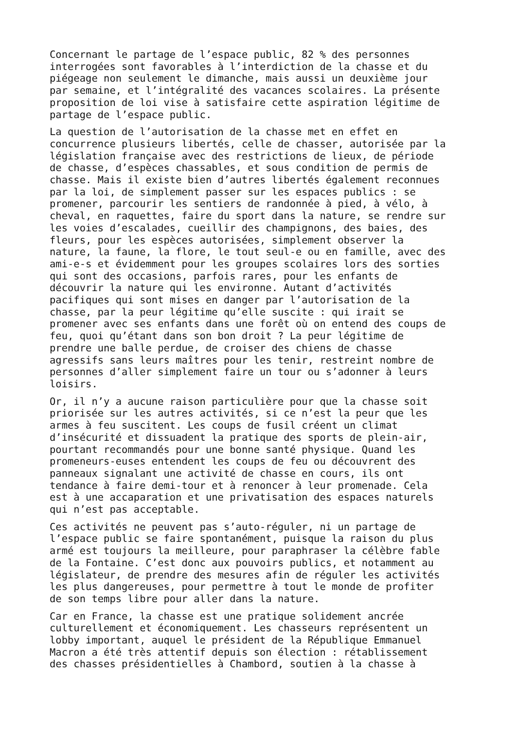Concernant le partage de l’espace public, 82 % des personnes interrogées sont favorables à l’interdiction de la chasse et du piégeage non seulement le dimanche, mais aussi un deuxième jour par semaine, et l’intégralité des vacances scolaires. La présente proposition de loi vise à satisfaire cette aspiration légitime de partage de l’espace public.
La question de l’autorisation de la chasse met en effet en concurrence plusieurs libertés, celle de chasser, autorisée par la législation française avec des restrictions de lieux, de période de chasse, d’espèces chassables, et sous condition de permis de chasse. Mais il existe bien d’autres libertés également reconnues par la loi, de simplement passer sur les espaces publics : se promener, parcourir les sentiers de randonnée à pied, à vélo, à cheval, en raquettes, faire du sport dans la nature, se rendre sur les voies d’escalades, cueillir des champignons, des baies, des fleurs, pour les espèces autorisées, simplement observer la nature, la faune, la flore, le tout seul-e ou en famille, avec des ami-e-s et évidemment pour les groupes scolaires lors des sorties qui sont des occasions, parfois rares, pour les enfants de découvrir la nature qui les environne. Autant d’activités pacifiques qui sont mises en danger par l’autorisation de la chasse, par la peur légitime qu’elle suscite : qui irait se promener avec ses enfants dans une forêt où on entend des coups de feu, quoi qu’étant dans son bon droit ? La peur légitime de prendre une balle perdue, de croiser des chiens de chasse agressifs sans leurs maîtres pour les tenir, restreint nombre de personnes d’aller simplement faire un tour ou s’adonner à leurs loisirs.
Or, il n’y a aucune raison particulière pour que la chasse soit priorisée sur les autres activités, si ce n’est la peur que les armes à feu suscitent. Les coups de fusil créent un climat d’insécurité et dissuadent la pratique des sports de plein-air, pourtant recommandés pour une bonne santé physique. Quand les promeneurs-euses entendent les coups de feu ou découvrent des panneaux signalant une activité de chasse en cours, ils ont tendance à faire demi-tour et à renoncer à leur promenade. Cela est à une accaparation et une privatisation des espaces naturels qui n’est pas acceptable.
Ces activités ne peuvent pas s’auto-réguler, ni un partage de l’espace public se faire spontanément, puisque la raison du plus armé est toujours la meilleure, pour paraphraser la célèbre fable de la Fontaine. C’est donc aux pouvoirs publics, et notamment au législateur, de prendre des mesures afin de réguler les activités les plus dangereuses, pour permettre à tout le monde de profiter de son temps libre pour aller dans la nature.
Car en France, la chasse est une pratique solidement ancrée culturellement et économiquement. Les chasseurs représentent un lobby important, auquel le président de la République Emmanuel Macron a été très attentif depuis son élection : rétablissement des chasses présidentielles à Chambord, soutien à la chasse à